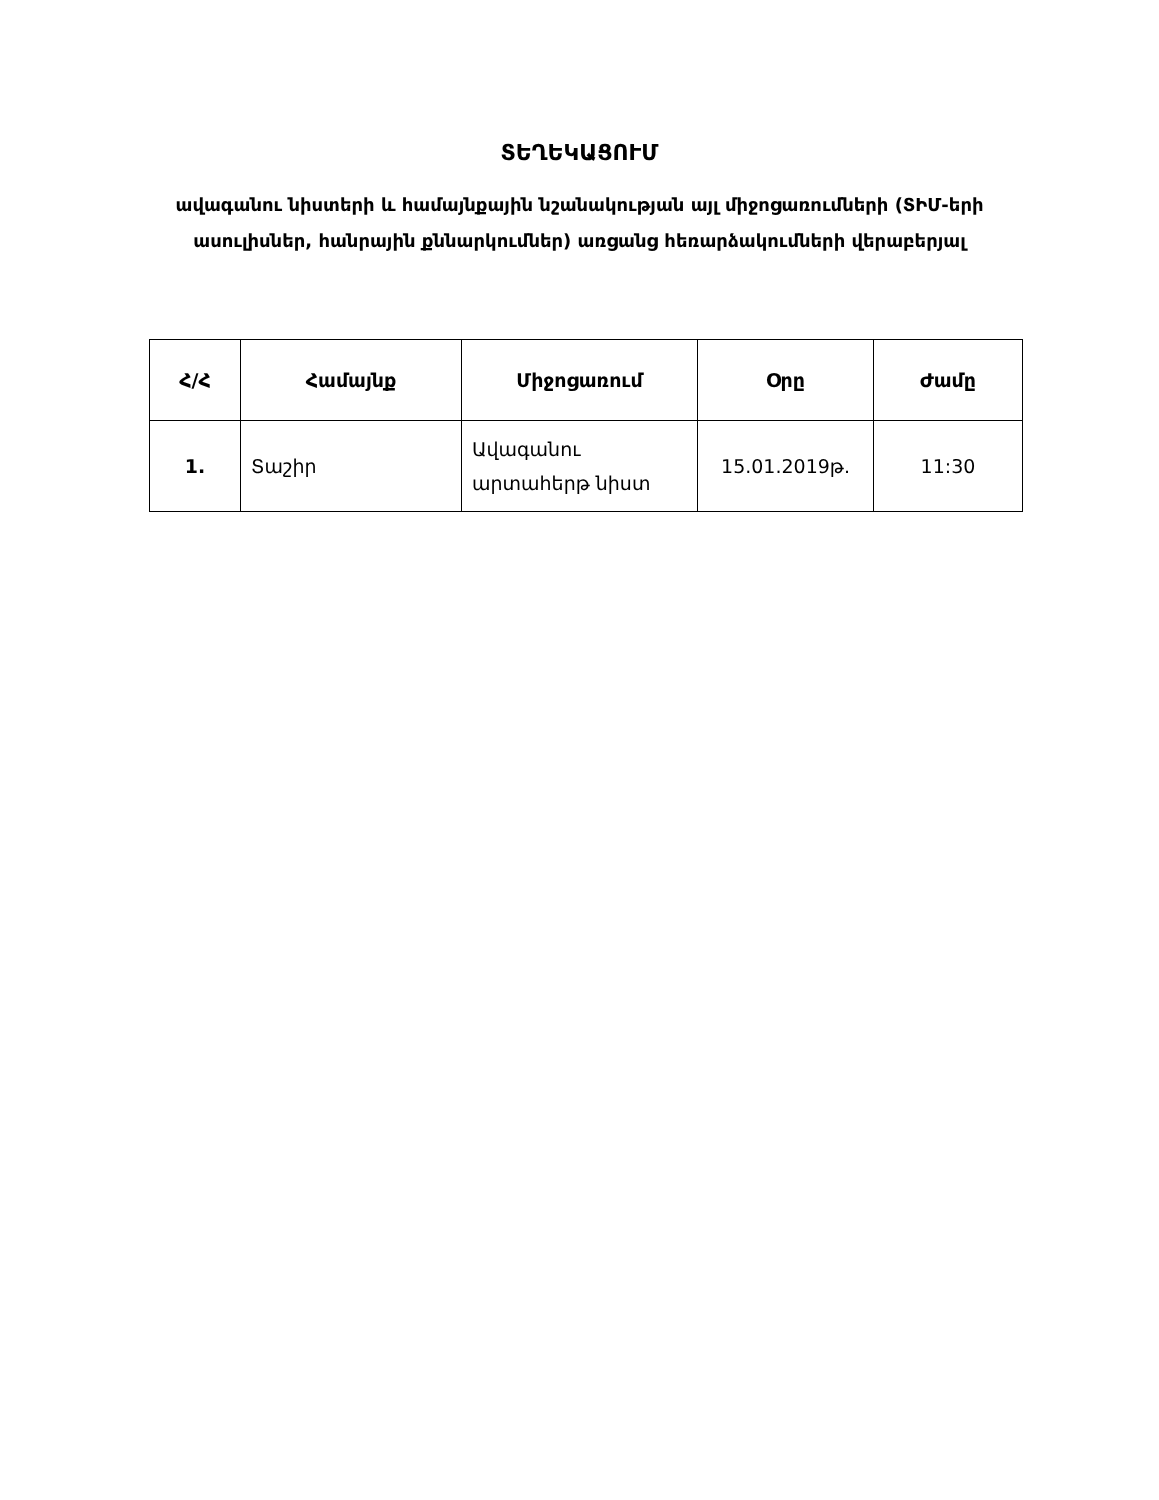ՏԵՂԵԿԱՑՈՒՄ
ավագանու նիստերի և համայնքային նշանակության այլ միջոցառումների (ՏԻՄ-երի ասուլիսներ, հանրային քննարկումներ) առցանց հեռարձակումների վերաբերյալ
| Հ/Հ | Համայնք | Միջոցառում | Օրը | Ժամը |
| --- | --- | --- | --- | --- |
| 1. | Տաշիր | Ավագանու արտահերթ նիստ | 15.01.2019թ. | 11:30 |